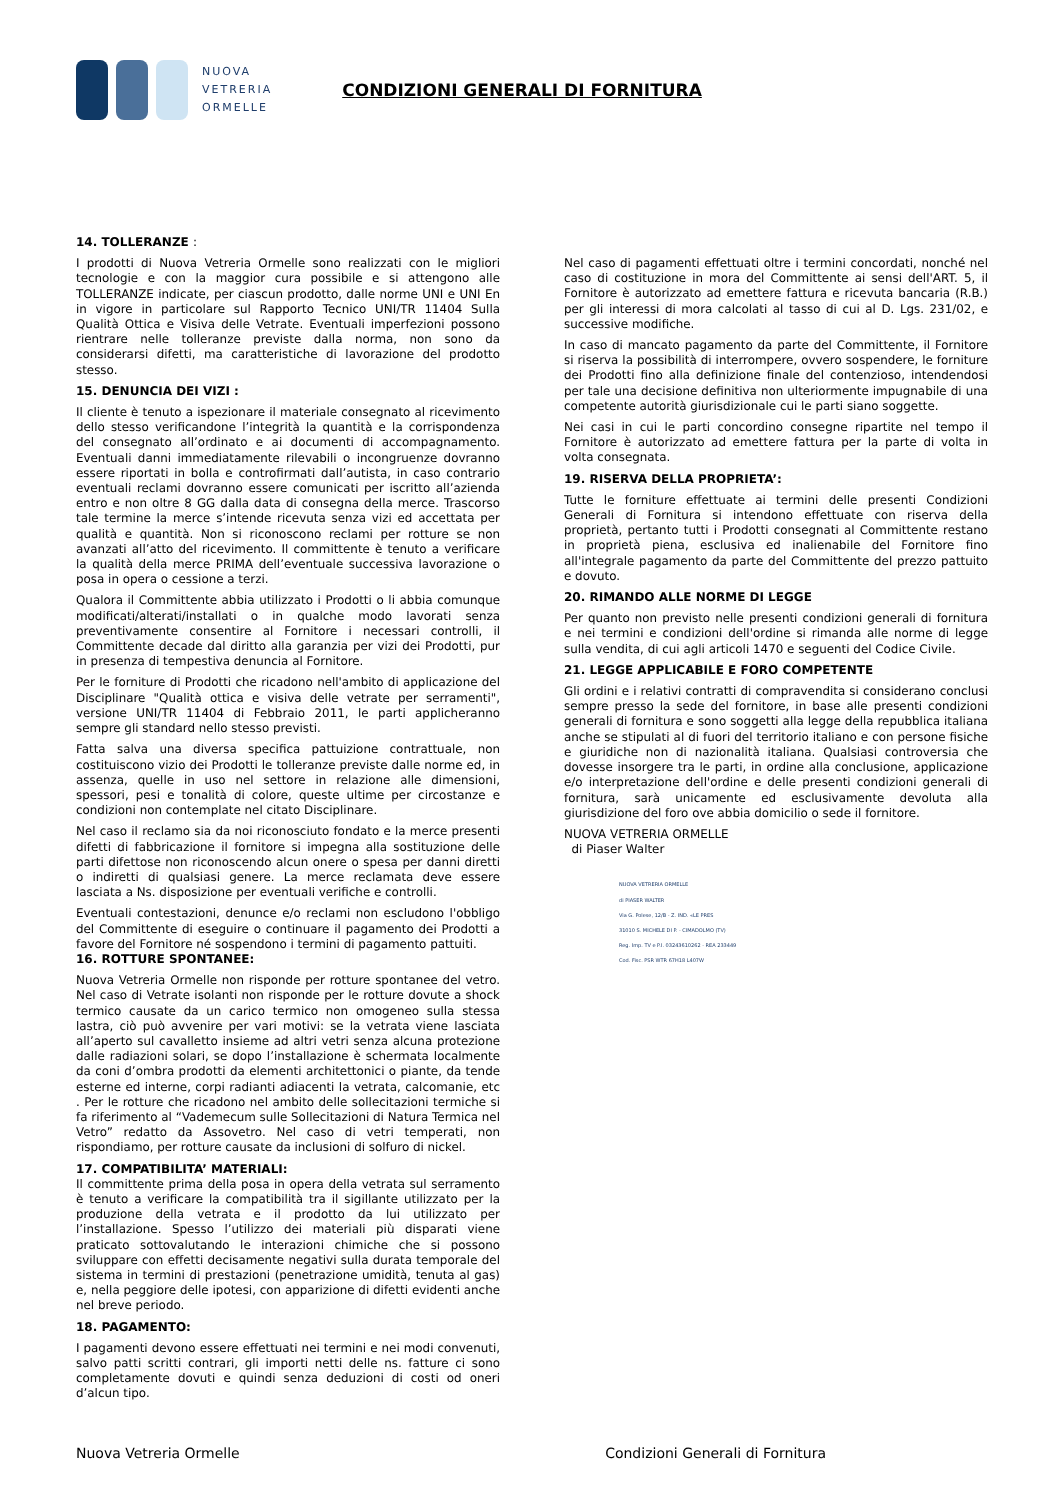NUOVA
VETRERIA
ORMELLE
CONDIZIONI GENERALI DI FORNITURA
14. TOLLERANZE :
I prodotti di Nuova Vetreria Ormelle sono realizzati con le migliori tecnologie e con la maggior cura possibile e si attengono alle TOLLERANZE indicate, per ciascun prodotto, dalle norme UNI e UNI En in vigore in particolare sul Rapporto Tecnico UNI/TR 11404 Sulla Qualità Ottica e Visiva delle Vetrate. Eventuali imperfezioni possono rientrare nelle tolleranze previste dalla norma, non sono da considerarsi difetti, ma caratteristiche di lavorazione del prodotto stesso.
15. DENUNCIA DEI VIZI :
Il cliente è tenuto a ispezionare il materiale consegnato al ricevimento dello stesso verificandone l’integrità la quantità e la corrispondenza del consegnato all’ordinato e ai documenti di accompagnamento. Eventuali danni immediatamente rilevabili o incongruenze dovranno essere riportati in bolla e controfirmati dall’autista, in caso contrario eventuali reclami dovranno essere comunicati per iscritto all’azienda entro e non oltre 8 GG dalla data di consegna della merce. Trascorso tale termine la merce s’intende ricevuta senza vizi ed accettata per qualità e quantità. Non si riconoscono reclami per rotture se non avanzati all’atto del ricevimento. Il committente è tenuto a verificare la qualità della merce PRIMA dell’eventuale successiva lavorazione o posa in opera o cessione a terzi.
Qualora il Committente abbia utilizzato i Prodotti o li abbia comunque modificati/alterati/installati o in qualche modo lavorati senza preventivamente consentire al Fornitore i necessari controlli, il Committente decade dal diritto alla garanzia per vizi dei Prodotti, pur in presenza di tempestiva denuncia al Fornitore.
Per le forniture di Prodotti che ricadono nell'ambito di applicazione del Disciplinare "Qualità ottica e visiva delle vetrate per serramenti", versione UNI/TR 11404 di Febbraio 2011, le parti applicheranno sempre gli standard nello stesso previsti.
Fatta salva una diversa specifica pattuizione contrattuale, non costituiscono vizio dei Prodotti le tolleranze previste dalle norme ed, in assenza, quelle in uso nel settore in relazione alle dimensioni, spessori, pesi e tonalità di colore, queste ultime per circostanze e condizioni non contemplate nel citato Disciplinare.
Nel caso il reclamo sia da noi riconosciuto fondato e la merce presenti difetti di fabbricazione il fornitore si impegna alla sostituzione delle parti difettose non riconoscendo alcun onere o spesa per danni diretti o indiretti di qualsiasi genere. La merce reclamata deve essere lasciata a Ns. disposizione per eventuali verifiche e controlli.
Eventuali contestazioni, denunce e/o reclami non escludono l'obbligo del Committente di eseguire o continuare il pagamento dei Prodotti a favore del Fornitore né sospendono i termini di pagamento pattuiti.
16. ROTTURE SPONTANEE:
Nuova Vetreria Ormelle non risponde per rotture spontanee del vetro. Nel caso di Vetrate isolanti non risponde per le rotture dovute a shock termico causate da un carico termico non omogeneo sulla stessa lastra, ciò può avvenire per vari motivi: se la vetrata viene lasciata all’aperto sul cavalletto insieme ad altri vetri senza alcuna protezione dalle radiazioni solari, se dopo l’installazione è schermata localmente da coni d’ombra prodotti da elementi architettonici o piante, da tende esterne ed interne, corpi radianti adiacenti la vetrata, calcomanie, etc . Per le rotture che ricadono nel ambito delle sollecitazioni termiche si fa riferimento al “Vademecum sulle Sollecitazioni di Natura Termica nel Vetro” redatto da Assovetro. Nel caso di vetri temperati, non rispondiamo, per rotture causate da inclusioni di solfuro di nickel.
17. COMPATIBILITA’ MATERIALI:
Il committente prima della posa in opera della vetrata sul serramento è tenuto a verificare la compatibilità tra il sigillante utilizzato per la produzione della vetrata e il prodotto da lui utilizzato per l’installazione. Spesso l’utilizzo dei materiali più disparati viene praticato sottovalutando le interazioni chimiche che si possono sviluppare con effetti decisamente negativi sulla durata temporale del sistema in termini di prestazioni (penetrazione umidità, tenuta al gas) e, nella peggiore delle ipotesi, con apparizione di difetti evidenti anche nel breve periodo.
18. PAGAMENTO:
I pagamenti devono essere effettuati nei termini e nei modi convenuti, salvo patti scritti contrari, gli importi netti delle ns. fatture ci sono completamente dovuti e quindi senza deduzioni di costi od oneri d’alcun tipo.
Nel caso di pagamenti effettuati oltre i termini concordati, nonché nel caso di costituzione in mora del Committente ai sensi dell'ART. 5, il Fornitore è autorizzato ad emettere fattura e ricevuta bancaria (R.B.) per gli interessi di mora calcolati al tasso di cui al D. Lgs. 231/02, e successive modifiche.
In caso di mancato pagamento da parte del Committente, il Fornitore si riserva la possibilità di interrompere, ovvero sospendere, le forniture dei Prodotti fino alla definizione finale del contenzioso, intendendosi per tale una decisione definitiva non ulteriormente impugnabile di una competente autorità giurisdizionale cui le parti siano soggette.
Nei casi in cui le parti concordino consegne ripartite nel tempo il Fornitore è autorizzato ad emettere fattura per la parte di volta in volta consegnata.
19. RISERVA DELLA PROPRIETA’:
Tutte le forniture effettuate ai termini delle presenti Condizioni Generali di Fornitura si intendono effettuate con riserva della proprietà, pertanto tutti i Prodotti consegnati al Committente restano in proprietà piena, esclusiva ed inalienabile del Fornitore fino all'integrale pagamento da parte del Committente del prezzo pattuito e dovuto.
20. RIMANDO ALLE NORME DI LEGGE
Per quanto non previsto nelle presenti condizioni generali di fornitura e nei termini e condizioni dell'ordine si rimanda alle norme di legge sulla vendita, di cui agli articoli 1470 e seguenti del Codice Civile.
21. LEGGE APPLICABILE E FORO COMPETENTE
Gli ordini e i relativi contratti di compravendita si considerano conclusi sempre presso la sede del fornitore, in base alle presenti condizioni generali di fornitura e sono soggetti alla legge della repubblica italiana anche se stipulati al di fuori del territorio italiano e con persone fisiche e giuridiche non di nazionalità italiana. Qualsiasi controversia che dovesse insorgere tra le parti, in ordine alla conclusione, applicazione e/o interpretazione dell'ordine e delle presenti condizioni generali di fornitura, sarà unicamente ed esclusivamente devoluta alla giurisdizione del foro ove abbia domicilio o sede il fornitore.
NUOVA VETRERIA ORMELLE
di Piaser Walter
NUOVA VETRERIA ORMELLE
di PIASER WALTER
Via G. Polese, 12/B - Z. IND. «LE PRES
31010 S. MICHELE DI P. - CIMADOLMO (TV)
Reg. Imp. TV e P.I. 03243610262 - REA 233449
Cod. Fisc. PSR WTR 67H18 L407W
Nuova Vetreria Ormelle Condizioni Generali di Fornitura